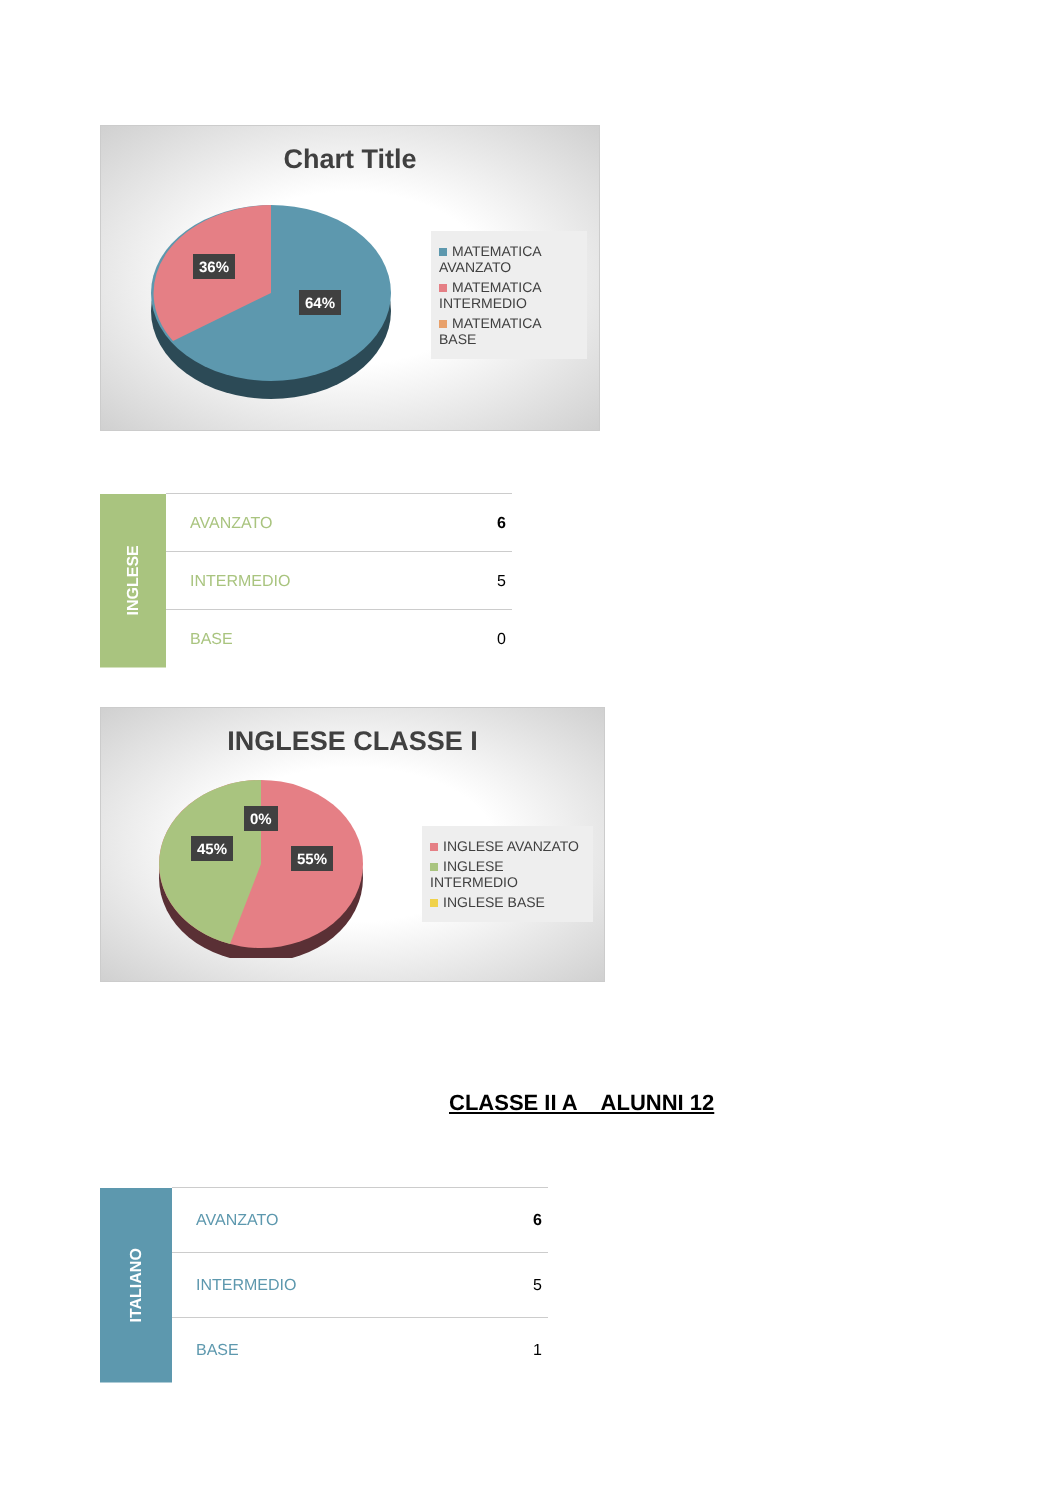Chart Title
36%
64%
MATEMATICA AVANZATO
MATEMATICA INTERMEDIO
MATEMATICA BASE
| INGLESE | AVANZATO | 6 |
| | INTERMEDIO | 5 |
| | BASE | 0 |
INGLESE CLASSE I
45%
0%
55%
INGLESE AVANZATO
INGLESE INTERMEDIO
INGLESE BASE
CLASSE II A ALUNNI 12
| ITALIANO | AVANZATO | 6 |
| | INTERMEDIO | 5 |
| | BASE | 1 |